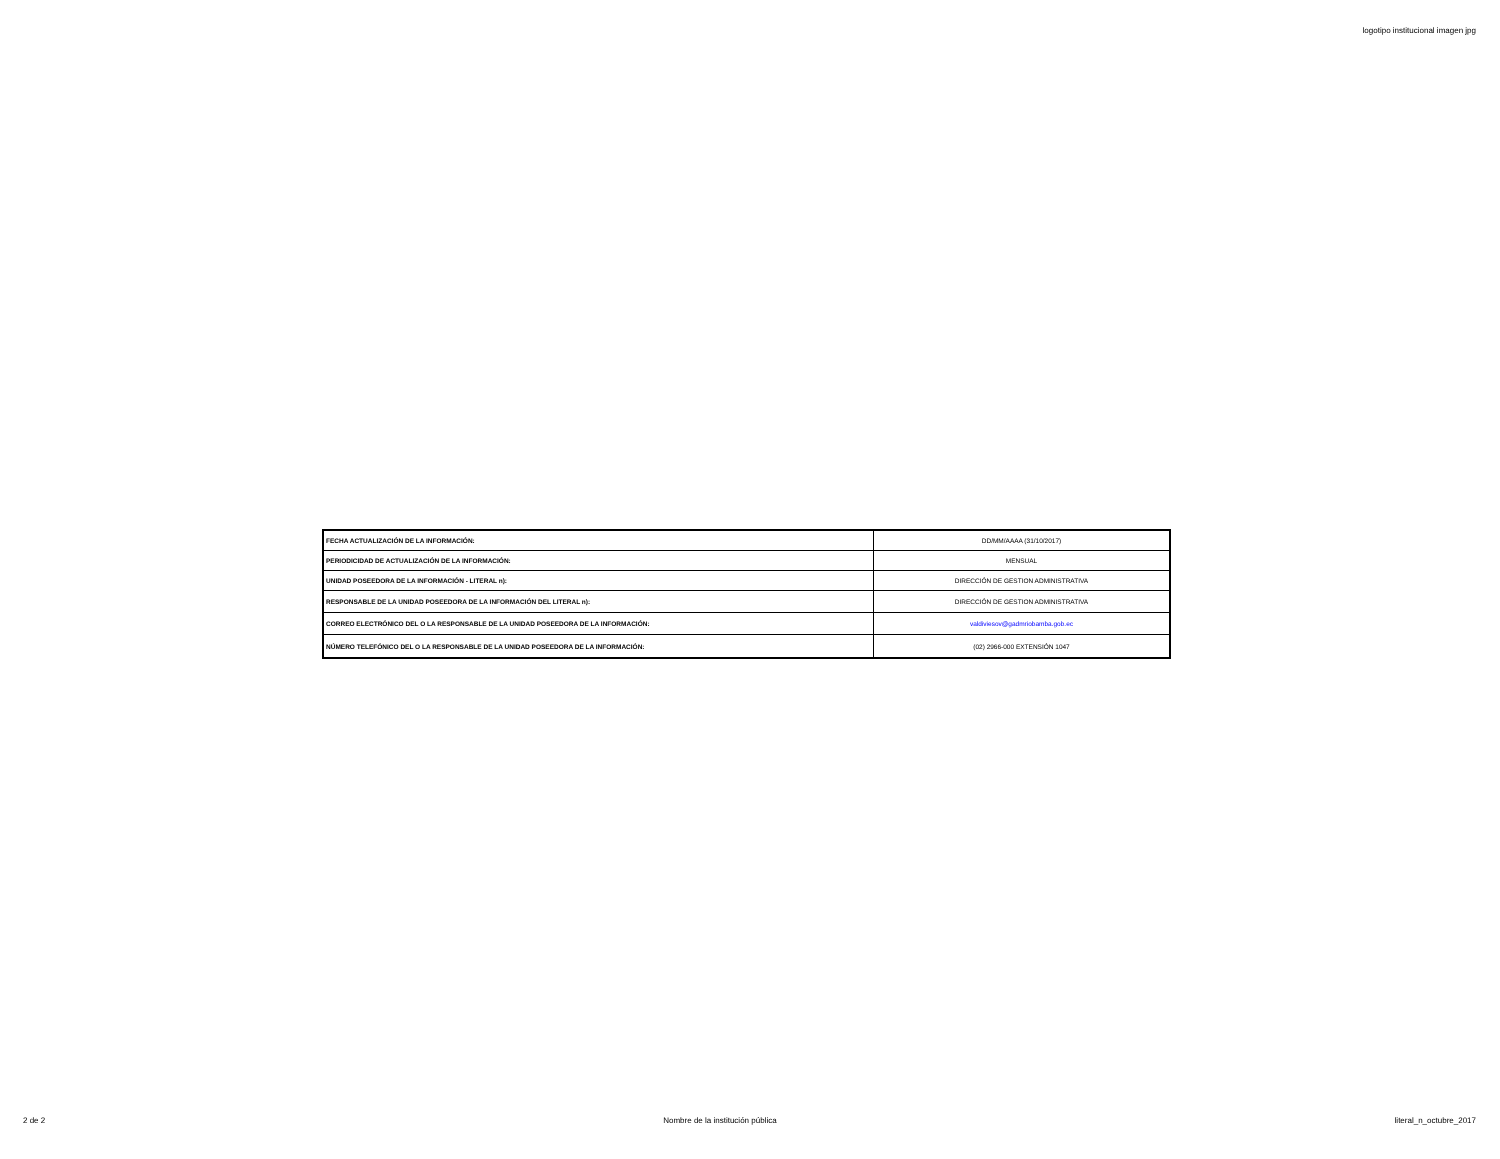logotipo institucional imagen jpg
| FECHA ACTUALIZACIÓN DE LA INFORMACIÓN: | DD/MM/AAAA (31/10/2017) |
| PERIODICIDAD DE ACTUALIZACIÓN DE LA INFORMACIÓN: | MENSUAL |
| UNIDAD POSEEDORA DE LA INFORMACIÓN - LITERAL n): | DIRECCIÓN DE GESTION ADMINISTRATIVA |
| RESPONSABLE DE LA UNIDAD POSEEDORA DE LA INFORMACIÓN DEL LITERAL n): | DIRECCIÓN DE GESTION ADMINISTRATIVA |
| CORREO ELECTRÓNICO DEL O LA RESPONSABLE DE LA UNIDAD POSEEDORA DE LA INFORMACIÓN: | valdiviesov@gadmriobamba.gob.ec |
| NÚMERO TELEFÓNICO DEL O LA RESPONSABLE DE LA UNIDAD POSEEDORA DE LA INFORMACIÓN: | (02) 2966-000 EXTENSIÓN 1047 |
2 de 2 Nombre de la institución pública literal_n_octubre_2017